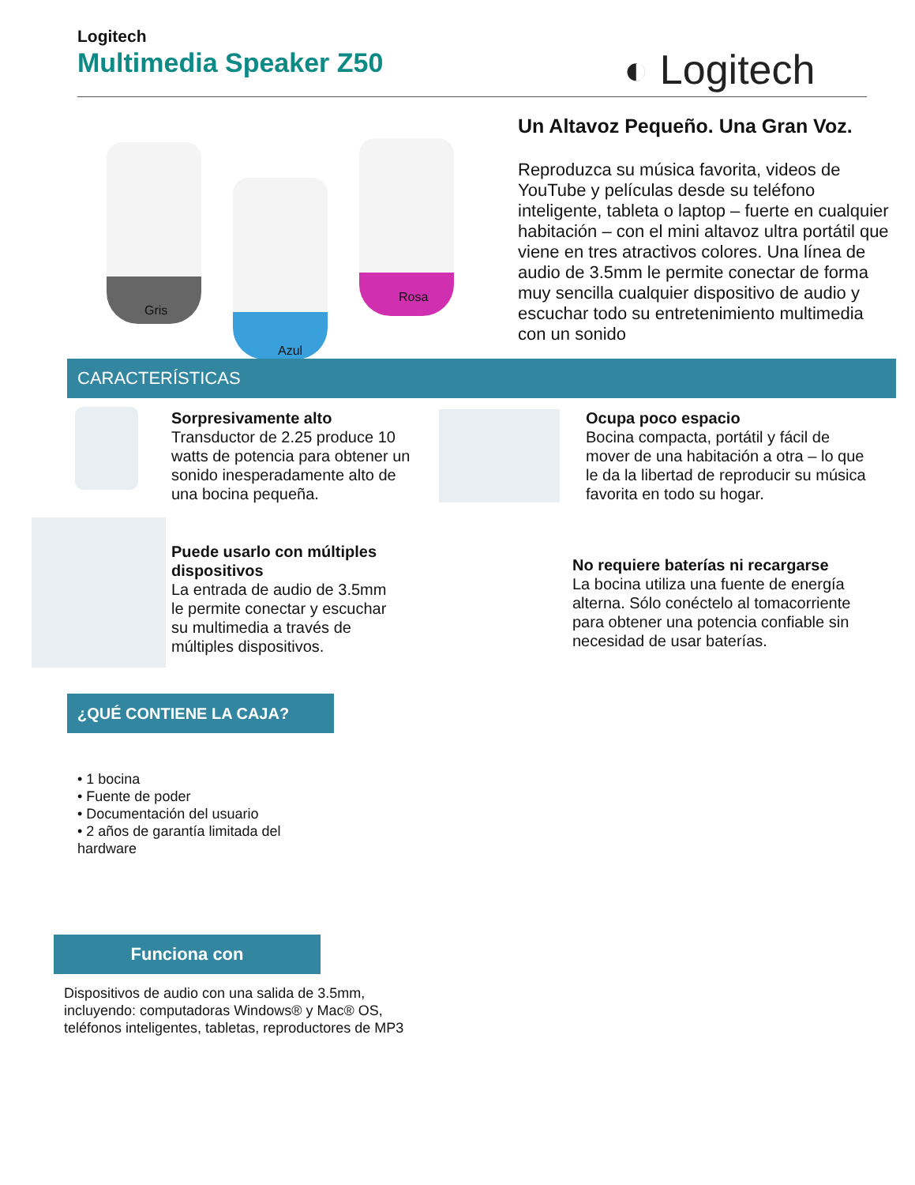Logitech
Multimedia Speaker Z50
◐ Logitech
Gris
Rosa
Azul
Un Altavoz Pequeño. Una Gran Voz.
Reproduzca su música favorita, videos de YouTube y películas desde su teléfono inteligente, tableta o laptop – fuerte en cualquier habitación – con el mini altavoz ultra portátil que viene en tres atractivos colores. Una línea de audio de 3.5mm le permite conectar de forma muy sencilla cualquier dispositivo de audio y escuchar todo su entretenimiento multimedia con un sonido
CARACTERÍSTICAS
Sorpresivamente alto
Transductor de 2.25 produce 10 watts de potencia para obtener un sonido inesperadamente alto de una bocina pequeña.
Ocupa poco espacio
Bocina compacta, portátil y fácil de mover de una habitación a otra – lo que le da la libertad de reproducir su música favorita en todo su hogar.
Puede usarlo con múltiples dispositivos
La entrada de audio de 3.5mm le permite conectar y escuchar su multimedia a través de múltiples dispositivos.
No requiere baterías ni recargarse
La bocina utiliza una fuente de energía alterna. Sólo conéctelo al tomacorriente para obtener una potencia confiable sin necesidad de usar baterías.
¿QUÉ CONTIENE LA CAJA?
• 1 bocina
• Fuente de poder
• Documentación del usuario
• 2 años de garantía limitada del hardware
Funciona con
Dispositivos de audio con una salida de 3.5mm, incluyendo: computadoras Windows® y Mac® OS, teléfonos inteligentes, tabletas, reproductores de MP3